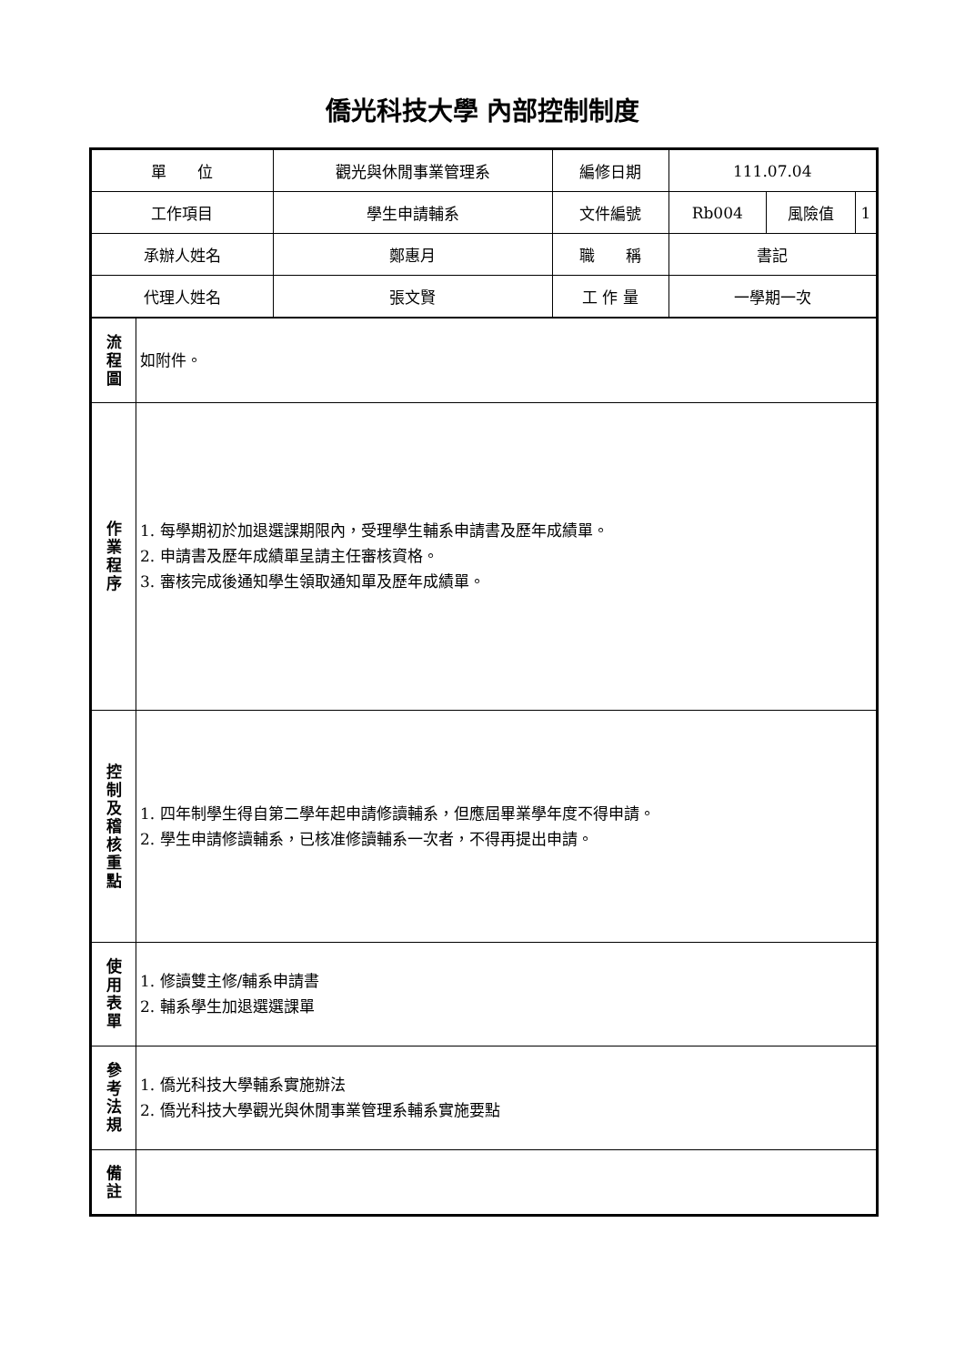僑光科技大學 內部控制制度
| 單 位 | | 觀光與休閒事業管理系 | 編修日期 | 111.07.04 | | |
| 工作項目 | | 學生申請輔系 | 文件編號 | Rb004 | 風險值 | 1 |
| 承辦人姓名 | | 鄭惠月 | 職 稱 | 書記 | | |
| 代理人姓名 | | 張文賢 | 工 作 量 | 一學期一次 | | |
| 流 程 圖 | 如附件。 | | | | | |
| 作 業 程 序 | 1. 每學期初於加退選課期限內，受理學生輔系申請書及歷年成績單。 2. 申請書及歷年成績單呈請主任審核資格。 3. 審核完成後通知學生領取通知單及歷年成績單。 | | | | | |
| 控 制 及 稽 核 重 點 | 1. 四年制學生得自第二學年起申請修讀輔系，但應屆畢業學年度不得申請。 2. 學生申請修讀輔系，已核准修讀輔系一次者，不得再提出申請。 | | | | | |
| 使 用 表 單 | 1. 修讀雙主修/輔系申請書 2. 輔系學生加退選選課單 | | | | | |
| 參 考 法 規 | 1. 僑光科技大學輔系實施辦法 2. 僑光科技大學觀光與休閒事業管理系輔系實施要點 | | | | | |
| 備 註 | | | | | | |